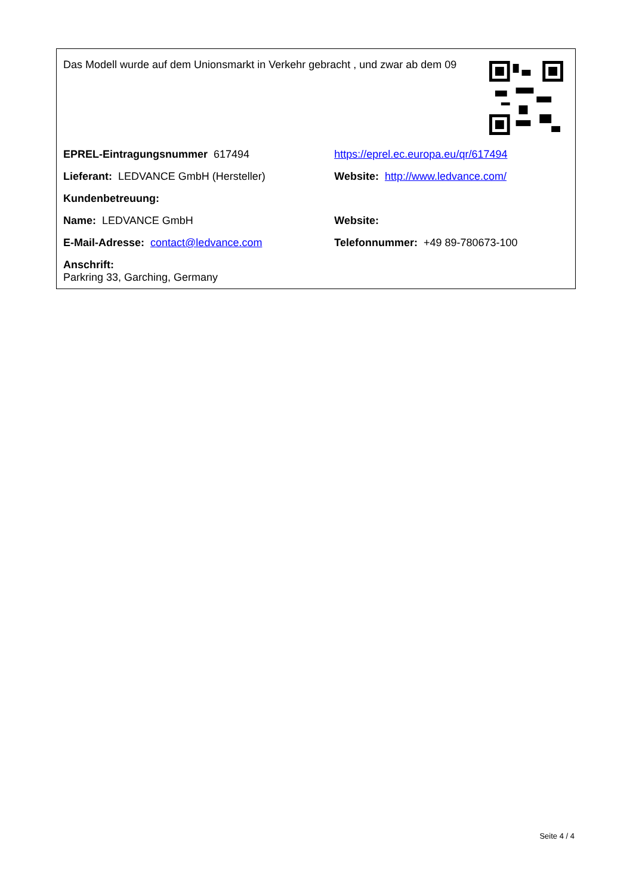Das Modell wurde auf dem Unionsmarkt in Verkehr gebracht , und zwar ab dem 09
| EPREL-Eintragungsnummer 617494 | https://eprel.ec.europa.eu/qr/617494 |
| Lieferant: LEDVANCE GmbH (Hersteller) | Website: http://www.ledvance.com/ |
| Kundenbetreuung: | |
| Name: LEDVANCE GmbH | Website: |
| E-Mail-Adresse: contact@ledvance.com | Telefonnummer: +49 89-780673-100 |
| Anschrift: Parkring 33, Garching, Germany | |
Seite 4 / 4